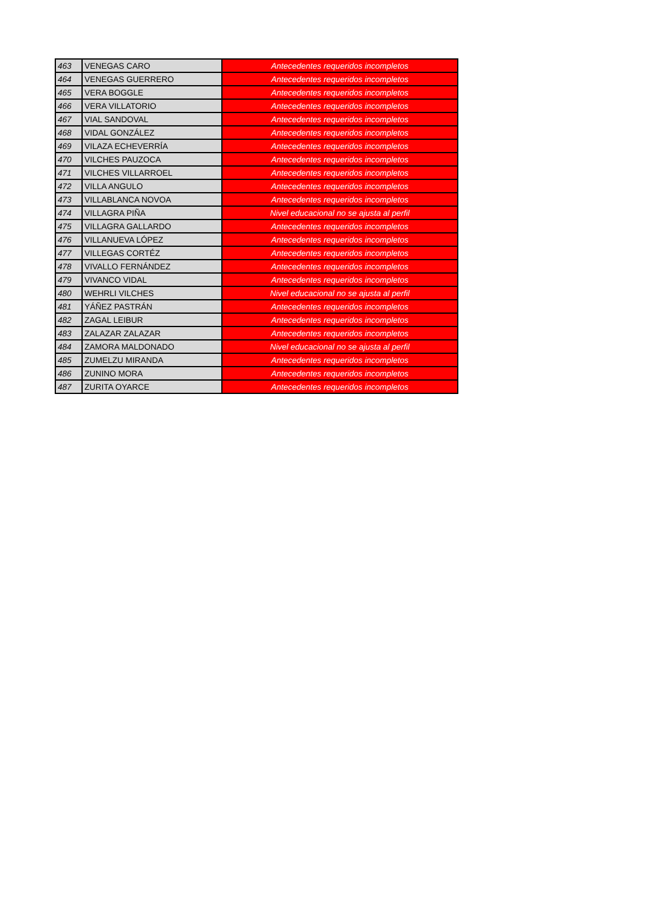| 463 | VENEGAS CARO | Antecedentes requeridos incompletos |
| 464 | VENEGAS GUERRERO | Antecedentes requeridos incompletos |
| 465 | VERA BOGGLE | Antecedentes requeridos incompletos |
| 466 | VERA VILLATORIO | Antecedentes requeridos incompletos |
| 467 | VIAL SANDOVAL | Antecedentes requeridos incompletos |
| 468 | VIDAL GONZÁLEZ | Antecedentes requeridos incompletos |
| 469 | VILAZA ECHEVERRÍA | Antecedentes requeridos incompletos |
| 470 | VILCHES PAUZOCA | Antecedentes requeridos incompletos |
| 471 | VILCHES VILLARROEL | Antecedentes requeridos incompletos |
| 472 | VILLA ANGULO | Antecedentes requeridos incompletos |
| 473 | VILLABLANCA NOVOA | Antecedentes requeridos incompletos |
| 474 | VILLAGRA PIÑA | Nivel educacional no se ajusta al perfil |
| 475 | VILLAGRA GALLARDO | Antecedentes requeridos incompletos |
| 476 | VILLANUEVA LÓPEZ | Antecedentes requeridos incompletos |
| 477 | VILLEGAS CORTÉZ | Antecedentes requeridos incompletos |
| 478 | VIVALLO FERNÁNDEZ | Antecedentes requeridos incompletos |
| 479 | VIVANCO VIDAL | Antecedentes requeridos incompletos |
| 480 | WEHRLI VILCHES | Nivel educacional no se ajusta al perfil |
| 481 | YÁÑEZ PASTRÁN | Antecedentes requeridos incompletos |
| 482 | ZAGAL LEIBUR | Antecedentes requeridos incompletos |
| 483 | ZALAZAR ZALAZAR | Antecedentes requeridos incompletos |
| 484 | ZAMORA MALDONADO | Nivel educacional no se ajusta al perfil |
| 485 | ZUMELZU MIRANDA | Antecedentes requeridos incompletos |
| 486 | ZUNINO MORA | Antecedentes requeridos incompletos |
| 487 | ZURITA OYARCE | Antecedentes requeridos incompletos |